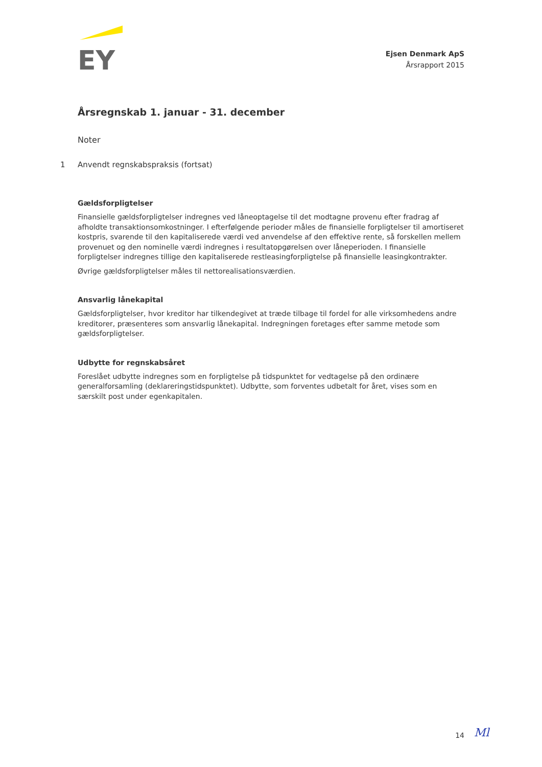EY
Ejsen Denmark ApS
Årsrapport 2015
Årsregnskab 1. januar - 31. december
Noter
1 Anvendt regnskabspraksis (fortsat)
Gældsforpligtelser
Finansielle gældsforpligtelser indregnes ved låneoptagelse til det modtagne provenu efter fradrag af afholdte transaktionsomkostninger. I efterfølgende perioder måles de finansielle forpligtelser til amortiseret kostpris, svarende til den kapitaliserede værdi ved anvendelse af den effektive rente, så forskellen mellem provenuet og den nominelle værdi indregnes i resultatopgørelsen over låneperioden. I finansielle forpligtelser indregnes tillige den kapitaliserede restleasingforpligtelse på finansielle leasingkontrakter.
Øvrige gældsforpligtelser måles til nettorealisationsværdien.
Ansvarlig lånekapital
Gældsforpligtelser, hvor kreditor har tilkendegivet at træde tilbage til fordel for alle virksomhedens andre kreditorer, præsenteres som ansvarlig lånekapital. Indregningen foretages efter samme metode som gældsforpligtelser.
Udbytte for regnskabsåret
Foreslået udbytte indregnes som en forpligtelse på tidspunktet for vedtagelse på den ordinære generalforsamling (deklareringstidspunktet). Udbytte, som forventes udbetalt for året, vises som en særskilt post under egenkapitalen.
14 Ml